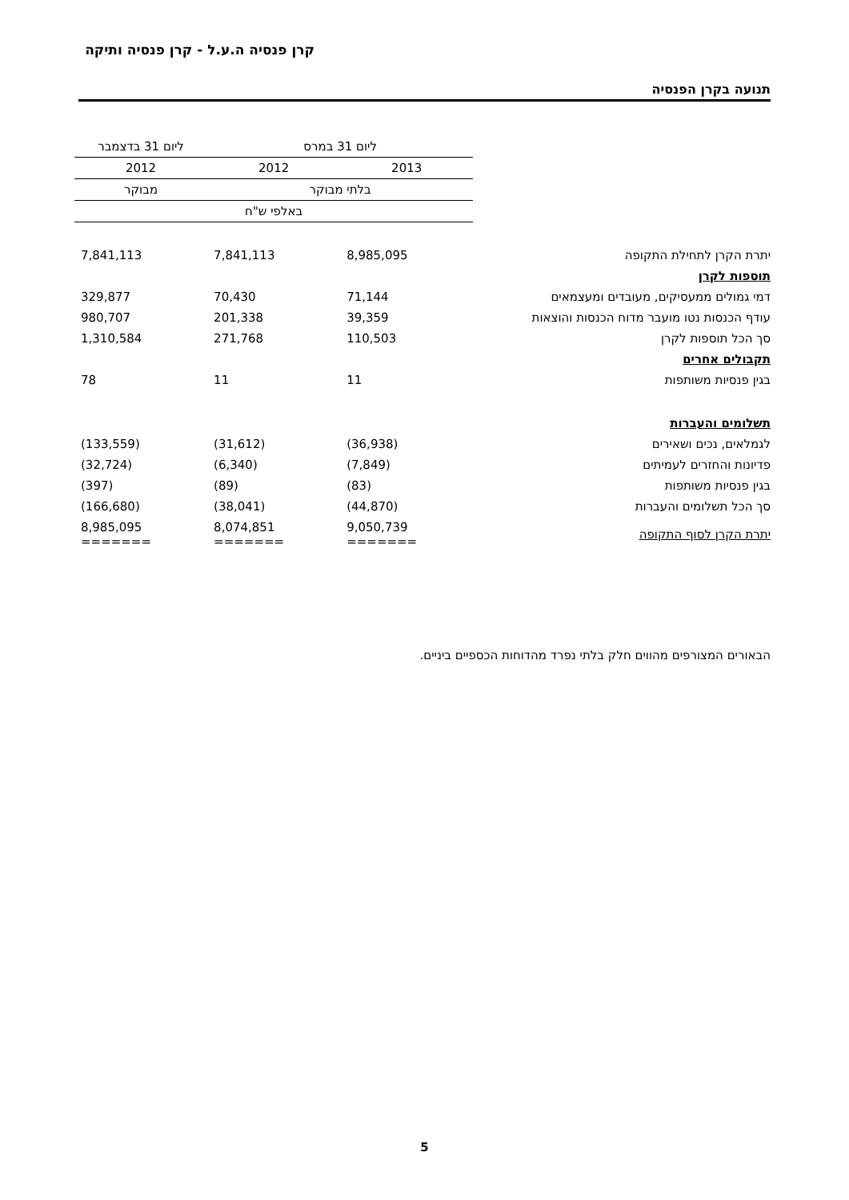קרן פנסיה ה.ע.ל - קרן פנסיה ותיקה
תנועה בקרן הפנסיה
| | ליום 31 במרס | | ליום 31 בדצמבר |
| --- | --- | --- | --- |
| | 2013 | 2012 | 2012 |
| | בלתי מבוקר | | מבוקר |
| | באלפי ש"ח | | |
| יתרת הקרן לתחילת התקופה | 8,985,095 | 7,841,113 | 7,841,113 |
| תוספות לקרן | | | |
| דמי גמולים ממעסיקים, מעובדים ומעצמאים | 71,144 | 70,430 | 329,877 |
| עודף הכנסות נטו מועבר מדוח הכנסות והוצאות | 39,359 | 201,338 | 980,707 |
| סך הכל תוספות לקרן | 110,503 | 271,768 | 1,310,584 |
| תקבולים אחרים | | | |
| בגין פנסיות משותפות | 11 | 11 | 78 |
| תשלומים והעברות | | | |
| לגמלאים, נכים ושאירים | (36,938) | (31,612) | (133,559) |
| פדיונות והחזרים לעמיתים | (7,849) | (6,340) | (32,724) |
| בגין פנסיות משותפות | (83) | (89) | (397) |
| סך הכל תשלומים והעברות | (44,870) | (38,041) | (166,680) |
| יתרת הקרן לסוף התקופה | 9,050,739 ======= | 8,074,851 ======= | 8,985,095 ======= |
הבאורים המצורפים מהווים חלק בלתי נפרד מהדוחות הכספיים ביניים.
5